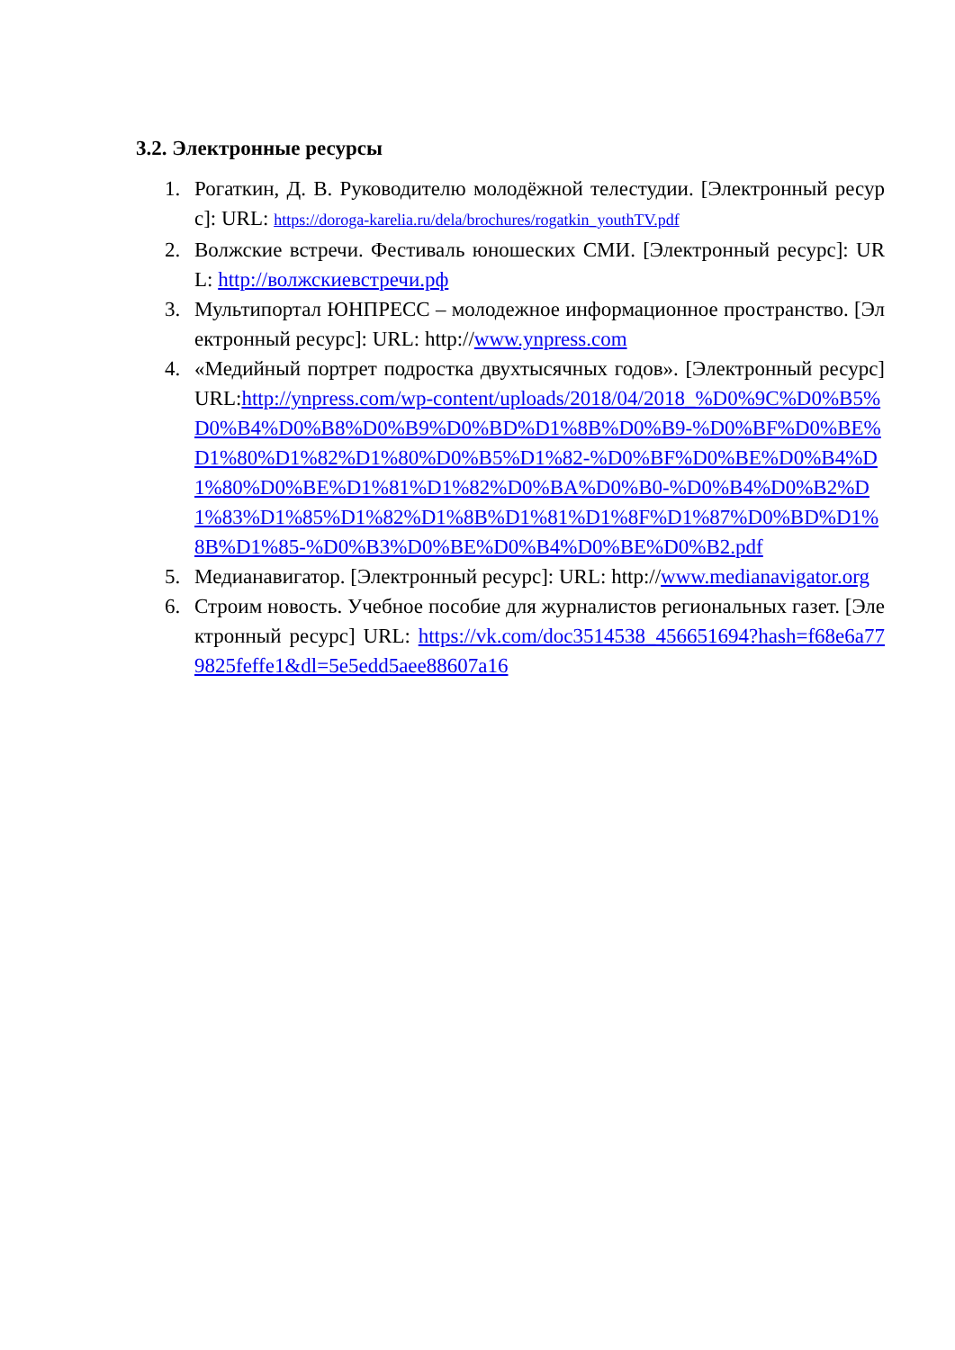3.2. Электронные ресурсы
1. Рогаткин, Д. В. Руководителю молодёжной телестудии. [Электронный ресурс]: URL: https://doroga-karelia.ru/dela/brochures/rogatkin_youthTV.pdf
2. Волжские встречи. Фестиваль юношеских СМИ. [Электронный ресурс]: URL: http://волжскиевстречи.рф
3. Мультипортал ЮНПРЕСС – молодежное информационное пространство. [Электронный ресурс]: URL: http://www.ynpress.com
4. «Медийный портрет подростка двухтысячных годов». [Электронный ресурс] URL:http://ynpress.com/wp-content/uploads/2018/04/2018_%D0%9C%D0%B5%D0%B4%D0%B8%D0%B9%D0%BD%D1%8B%D0%B9-%D0%BF%D0%BE%D1%80%D1%82%D1%80%D0%B5%D1%82-%D0%BF%D0%BE%D0%B4%D1%80%D0%BE%D1%81%D1%82%D0%BA%D0%B0-%D0%B4%D0%B2%D1%83%D1%85%D1%82%D1%8B%D1%81%D1%8F%D1%87%D0%BD%D1%8B%D1%85-%D0%B3%D0%BE%D0%B4%D0%BE%D0%B2.pdf
5. Медианавигатор. [Электронный ресурс]: URL: http://www.medianavigator.org
6. Строим новость. Учебное пособие для журналистов региональных газет. [Электронный ресурс] URL: https://vk.com/doc3514538_456651694?hash=f68e6a779825feffe1&dl=5e5edd5aee88607a16